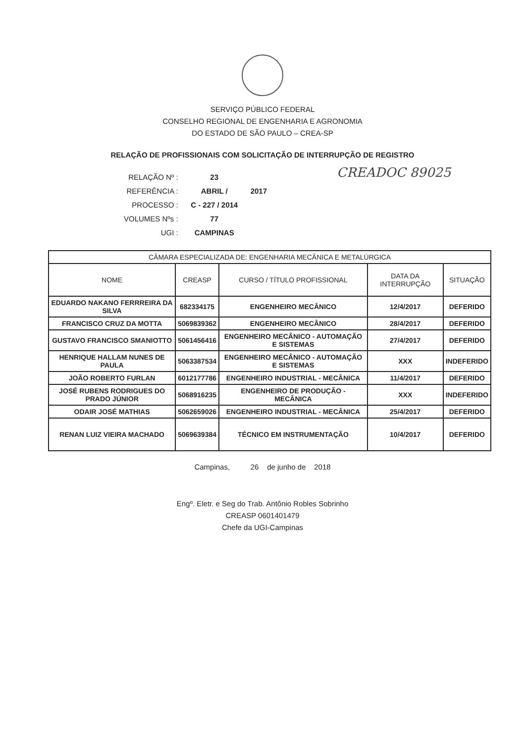SERVIÇO PÚBLICO FEDERAL
CONSELHO REGIONAL DE ENGENHARIA E AGRONOMIA
DO ESTADO DE SÃO PAULO – CREA-SP
RELAÇÃO DE PROFISSIONAIS COM SOLICITAÇÃO DE INTERRUPÇÃO DE REGISTRO
| RELAÇÃO Nº : | 23 | |
| REFERÊNCIA : | ABRIL / | 2017 |
| PROCESSO : | C - 227 / 2014 | |
| VOLUMES Nºs : | 77 | |
| UGI : | CAMPINAS | |
CREADOC 89025
| CÂMARA ESPECIALIZADA DE: ENGENHARIA MECÂNICA E METALÚRGICA | | | | |
| --- | --- | --- | --- | --- |
| NOME | CREASP | CURSO / TÍTULO PROFISSIONAL | DATA DA INTERRUPÇÃO | SITUAÇÃO |
| EDUARDO NAKANO FERRREIRA DA SILVA | 682334175 | ENGENHEIRO MECÂNICO | 12/4/2017 | DEFERIDO |
| FRANCISCO CRUZ DA MOTTA | 5069839362 | ENGENHEIRO MECÂNICO | 28/4/2017 | DEFERIDO |
| GUSTAVO FRANCISCO SMANIOTTO | 5061456416 | ENGENHEIRO MECÂNICO - AUTOMAÇÃO E SISTEMAS | 27/4/2017 | DEFERIDO |
| HENRIQUE HALLAM NUNES DE PAULA | 5063387534 | ENGENHEIRO MECÂNICO - AUTOMAÇÃO E SISTEMAS | XXX | INDEFERIDO |
| JOÃO ROBERTO FURLAN | 6012177786 | ENGENHEIRO INDUSTRIAL - MECÂNICA | 11/4/2017 | DEFERIDO |
| JOSÉ RUBENS RODRIGUES DO PRADO JÚNIOR | 5068916235 | ENGENHEIRO DE PRODUÇÃO - MECÂNICA | XXX | INDEFERIDO |
| ODAIR JOSÉ MATHIAS | 5062659026 | ENGENHEIRO INDUSTRIAL - MECÂNICA | 25/4/2017 | DEFERIDO |
| RENAN LUIZ VIEIRA MACHADO | 5069639384 | TÉCNICO EM INSTRUMENTAÇÃO | 10/4/2017 | DEFERIDO |
Campinas, 26 de junho de 2018
Engº. Eletr. e Seg do Trab. Antônio Robles Sobrinho
CREASP 0601401479
Chefe da UGI-Campinas